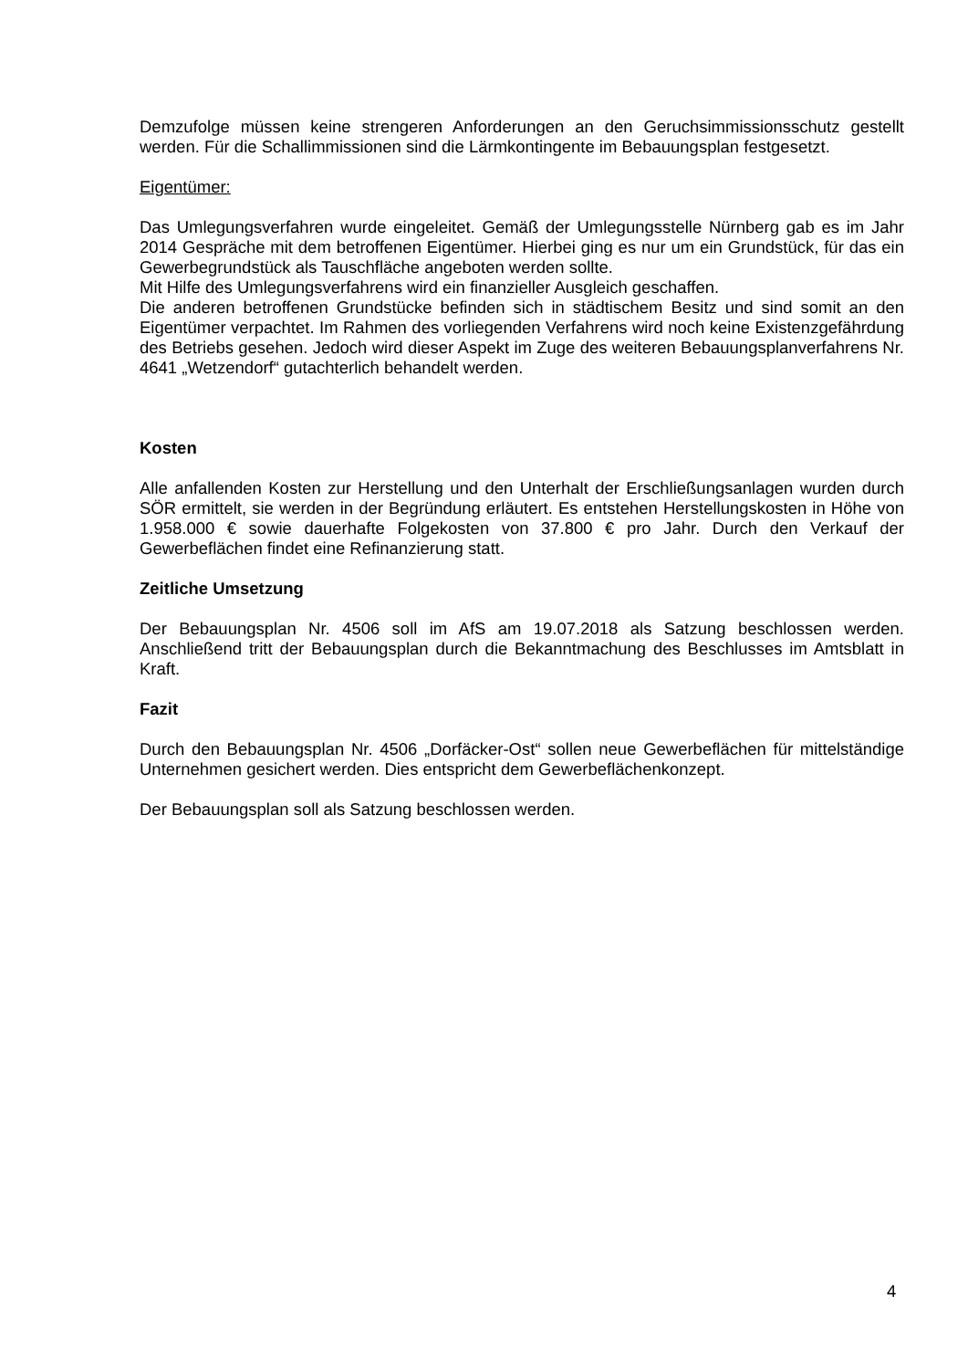Demzufolge müssen keine strengeren Anforderungen an den Geruchsimmissionsschutz gestellt werden. Für die Schallimmissionen sind die Lärmkontingente im Bebauungsplan festgesetzt.
Eigentümer:
Das Umlegungsverfahren wurde eingeleitet. Gemäß der Umlegungsstelle Nürnberg gab es im Jahr 2014 Gespräche mit dem betroffenen Eigentümer. Hierbei ging es nur um ein Grundstück, für das ein Gewerbegrundstück als Tauschfläche angeboten werden sollte.
Mit Hilfe des Umlegungsverfahrens wird ein finanzieller Ausgleich geschaffen.
Die anderen betroffenen Grundstücke befinden sich in städtischem Besitz und sind somit an den Eigentümer verpachtet. Im Rahmen des vorliegenden Verfahrens wird noch keine Existenzgefährdung des Betriebs gesehen. Jedoch wird dieser Aspekt im Zuge des weiteren Bebauungsplanverfahrens Nr. 4641 „Wetzendorf“ gutachterlich behandelt werden.
Kosten
Alle anfallenden Kosten zur Herstellung und den Unterhalt der Erschließungsanlagen wurden durch SÖR ermittelt, sie werden in der Begründung erläutert. Es entstehen Herstellungskosten in Höhe von 1.958.000 € sowie dauerhafte Folgekosten von 37.800 € pro Jahr. Durch den Verkauf der Gewerbeflächen findet eine Refinanzierung statt.
Zeitliche Umsetzung
Der Bebauungsplan Nr. 4506 soll im AfS am 19.07.2018 als Satzung beschlossen werden. Anschließend tritt der Bebauungsplan durch die Bekanntmachung des Beschlusses im Amtsblatt in Kraft.
Fazit
Durch den Bebauungsplan Nr. 4506 „Dorfäcker-Ost“ sollen neue Gewerbeflächen für mittelständige Unternehmen gesichert werden. Dies entspricht dem Gewerbeflächenkonzept.
Der Bebauungsplan soll als Satzung beschlossen werden.
4